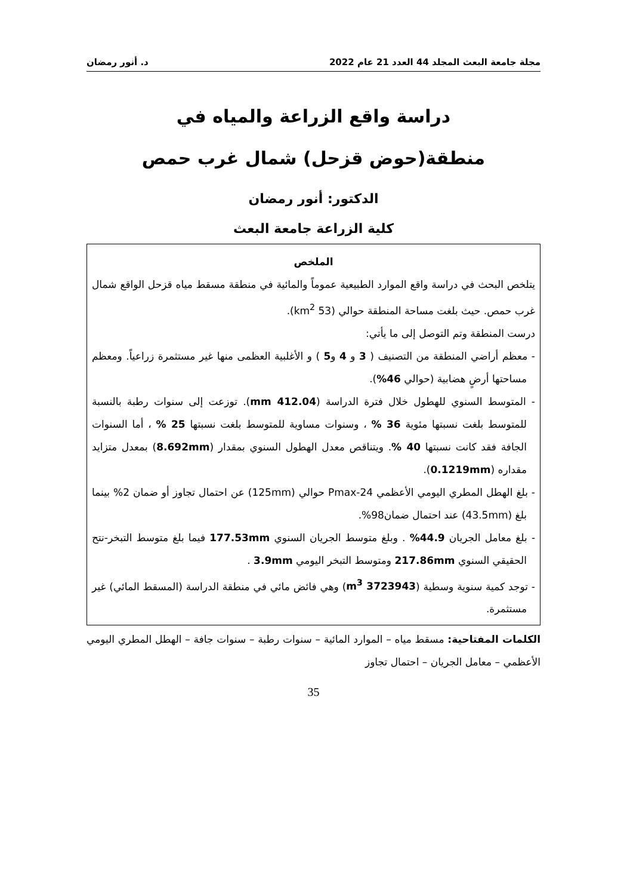مجلة جامعة البعث المجلد 44 العدد 21 عام 2022 د. أنور رمضان
دراسة واقع الزراعة والمياه في
منطقة(حوض قزحل) شمال غرب حمص
الدكتور: أنور رمضان
كلية الزراعة جامعة البعث
الملخص
يتلخص البحث في دراسة واقع الموارد الطبيعية عموماً والمائية في منطقة مسقط مياه قزحل الواقع شمال غرب حمص. حيث بلغت مساحة المنطقة حوالي (53 km<sup>2</sup>).
درست المنطقة وتم التوصل إلى ما يأتي:
- معظم أراضي المنطقة من التصنيف ( 3 و 4 و5 ) و الأغلبية العظمى منها غير مستثمرة زراعياً. ومعظم مساحتها أرضٍ هضابية (حوالي 46%).
- المتوسط السنوي للهطول خلال فترة الدراسة (412.04 mm). توزعت إلى سنوات رطبة بالنسبة للمتوسط بلغت نسبتها مئوية 36 % ، وسنوات مساوية للمتوسط بلغت نسبتها 25 % ، أما السنوات الجافة فقد كانت نسبتها 40 %. ويتناقص معدل الهطول السنوي بمقدار (8.692mm) بمعدل متزايد مقداره (0.1219mm).
- بلغ الهطل المطري اليومي الأعظمي Pmax-24 حوالي (125mm) عن احتمال تجاوز أو ضمان 2% بينما بلغ (43.5mm) عند احتمال ضمان98%.
- بلغ معامل الجريان 44.9% . وبلغ متوسط الجريان السنوي 177.53mm فيما بلغ متوسط التبخر-نتح الحقيقي السنوي 217.86mm ومتوسط التبخر اليومي 3.9mm .
- توجد كمية سنوية وسطية (3723943 m<sup>3</sup>) وهي فائض مائي في منطقة الدراسة (المسقط المائي) غير مستثمرة.
الكلمات المفتاحية: مسقط مياه – الموارد المائية – سنوات رطبة – سنوات جافة – الهطل المطري اليومي الأعظمي – معامل الجريان – احتمال تجاوز
35